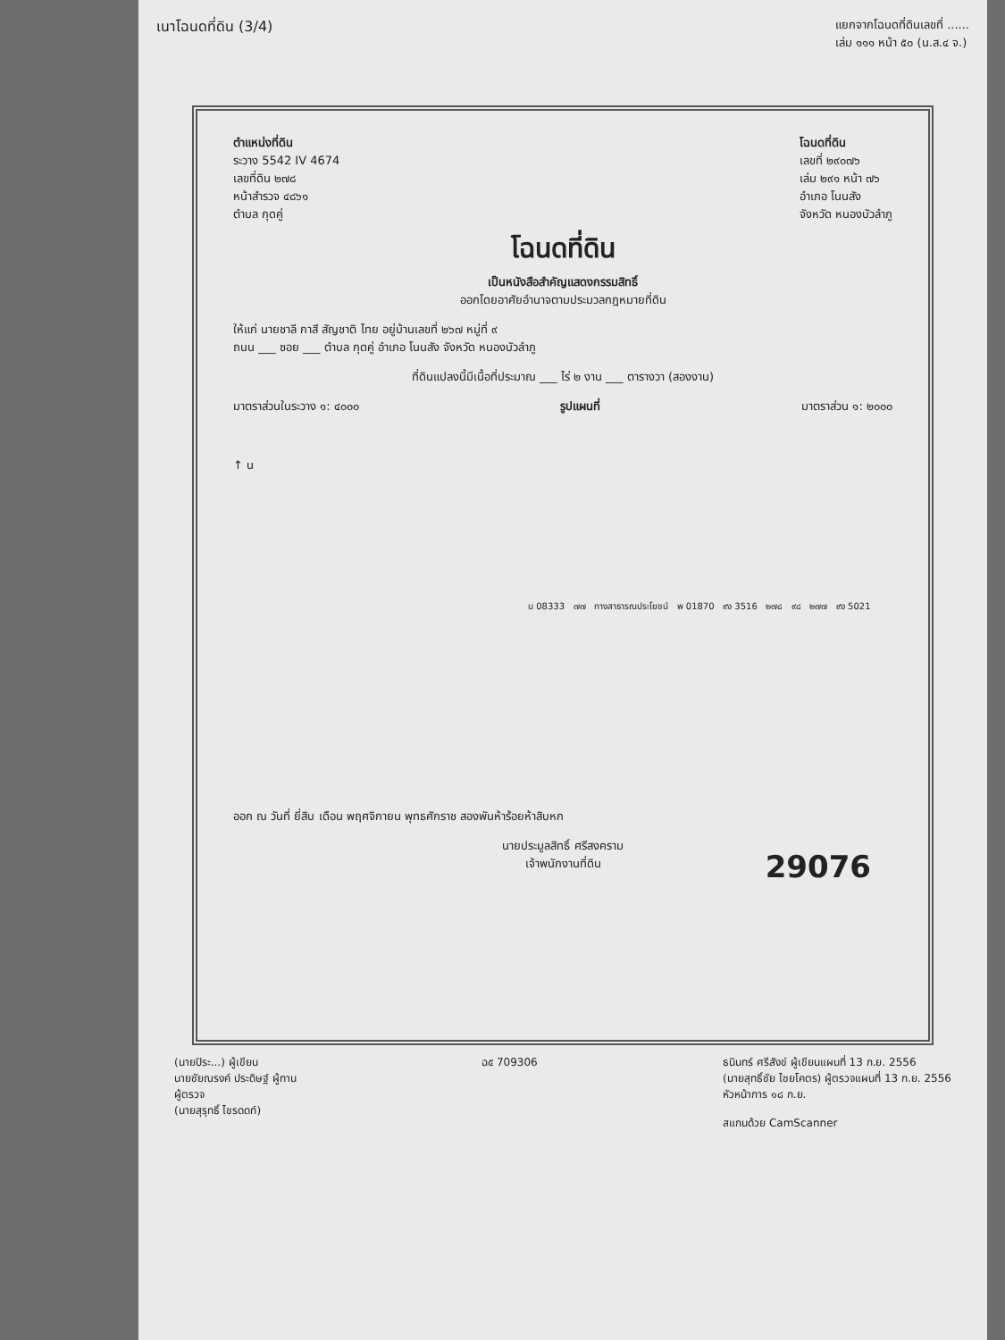เนาโฉนดที่ดิน (3/4) แยกจากโฉนดที่ดินเลขที่ ......
เล่ม ๑๑๑ หน้า ๕๐ (น.ส.๔ จ.)
ตำแหน่งที่ดิน
ระวาง 5542 IV 4674
เลขที่ดิน ๒๗๘
หน้าสำรวจ ๔๘๖๑
ตำบล กุดคู่
โฉนดที่ดิน
เลขที่ ๒๙๐๗๖
เล่ม ๒๙๑ หน้า ๗๖
อำเภอ โนนสัง
จังหวัด หนองบัวลำภู
โฉนดที่ดิน
เป็นหนังสือสำคัญแสดงกรรมสิทธิ์
ออกโดยอาศัยอำนาจตามประมวลกฎหมายที่ดิน
ให้แก่ นายชาลี กาสี สัญชาติ ไทย อยู่บ้านเลขที่ ๒๖๗ หมู่ที่ ๙
ถนน ___ ซอย ___ ตำบล กุดคู่ อำเภอ โนนสัง จังหวัด หนองบัวลำภู
ที่ดินแปลงนี้มีเนื้อที่ประมาณ ___ ไร่ ๒ งาน ___ ตารางวา (สองงาน)
มาตราส่วนในระวาง ๑: ๔๐๐๐ รูปแผนที่ มาตราส่วน ๑: ๒๐๐๐
↑ น
น 08333 ๗๗ ทางสาธารณประโยชน์ พ 01870 ๙ง 3516 ๒๗๘ ๙๘ ๒๗๗ ๙ง 5021
ออก ณ วันที่ ยี่สิบ เดือน พฤศจิกายน พุทธศักราช สองพันห้าร้อยห้าสิบหก
นายประมูลสิทธิ์ ศรีสงคราม
เจ้าพนักงานที่ดิน
29076
(นายปิระ...) ผู้เขียน
นายชัยณรงค์ ประดิษฐ์ ผู้ทาน
ผู้ตรวจ
(นายสุรุทธิ์ ไชรดดท์)
ฉ๕ 709306 ธนินทร์ ศรีสังข์ ผู้เขียนแผนที่ 13 ก.ย. 2556
(นายสุทธิ์ชัย ไชยโคตร) ผู้ตรวจแผนที่ 13 ก.ย. 2556
หัวหน้าการ ๑๘ ก.ย.
สแกนด้วย CamScanner